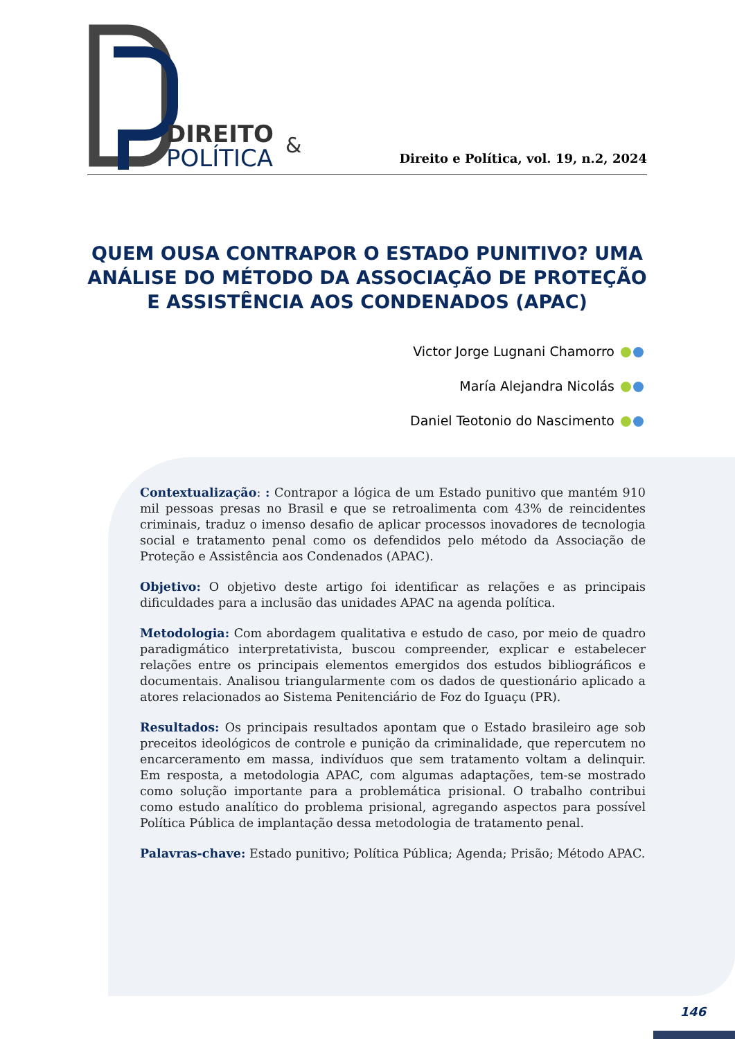DIREITO
POLÍTICA
&
Direito e Política, vol. 19, n.2, 2024
QUEM OUSA CONTRAPOR O ESTADO PUNITIVO? UMA ANÁLISE DO MÉTODO DA ASSOCIAÇÃO DE PROTEÇÃO E ASSISTÊNCIA AOS CONDENADOS (APAC)
Victor Jorge Lugnani Chamorro
María Alejandra Nicolás
Daniel Teotonio do Nascimento
Contextualização: : Contrapor a lógica de um Estado punitivo que mantém 910 mil pessoas presas no Brasil e que se retroalimenta com 43% de reincidentes criminais, traduz o imenso desafio de aplicar processos inovadores de tecnologia social e tratamento penal como os defendidos pelo método da Associação de Proteção e Assistência aos Condenados (APAC).
Objetivo: O objetivo deste artigo foi identificar as relações e as principais dificuldades para a inclusão das unidades APAC na agenda política.
Metodologia: Com abordagem qualitativa e estudo de caso, por meio de quadro paradigmático interpretativista, buscou compreender, explicar e estabelecer relações entre os principais elementos emergidos dos estudos bibliográficos e documentais. Analisou triangularmente com os dados de questionário aplicado a atores relacionados ao Sistema Penitenciário de Foz do Iguaçu (PR).
Resultados: Os principais resultados apontam que o Estado brasileiro age sob preceitos ideológicos de controle e punição da criminalidade, que repercutem no encarceramento em massa, indivíduos que sem tratamento voltam a delinquir. Em resposta, a metodologia APAC, com algumas adaptações, tem-se mostrado como solução importante para a problemática prisional. O trabalho contribui como estudo analítico do problema prisional, agregando aspectos para possível Política Pública de implantação dessa metodologia de tratamento penal.
Palavras-chave: Estado punitivo; Política Pública; Agenda; Prisão; Método APAC.
146